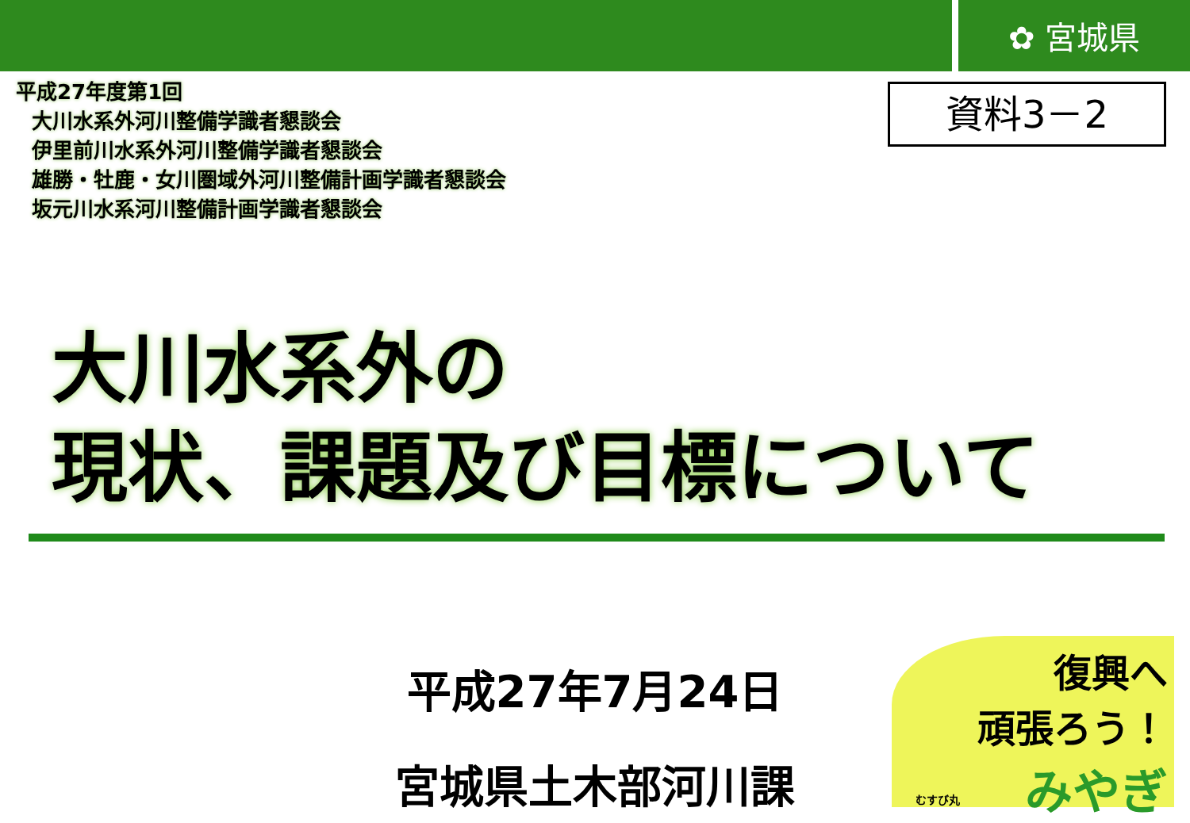✿ 宮城県
平成27年度第1回
大川水系外河川整備学識者懇談会
伊里前川水系外河川整備学識者懇談会
雄勝・牡鹿・女川圏域外河川整備計画学識者懇談会
坂元川水系河川整備計画学識者懇談会
資料3－2
大川水系外の
現状、課題及び目標について
平成27年7月24日
宮城県土木部河川課
復興へ
頑張ろう！
みやぎ
むすび丸